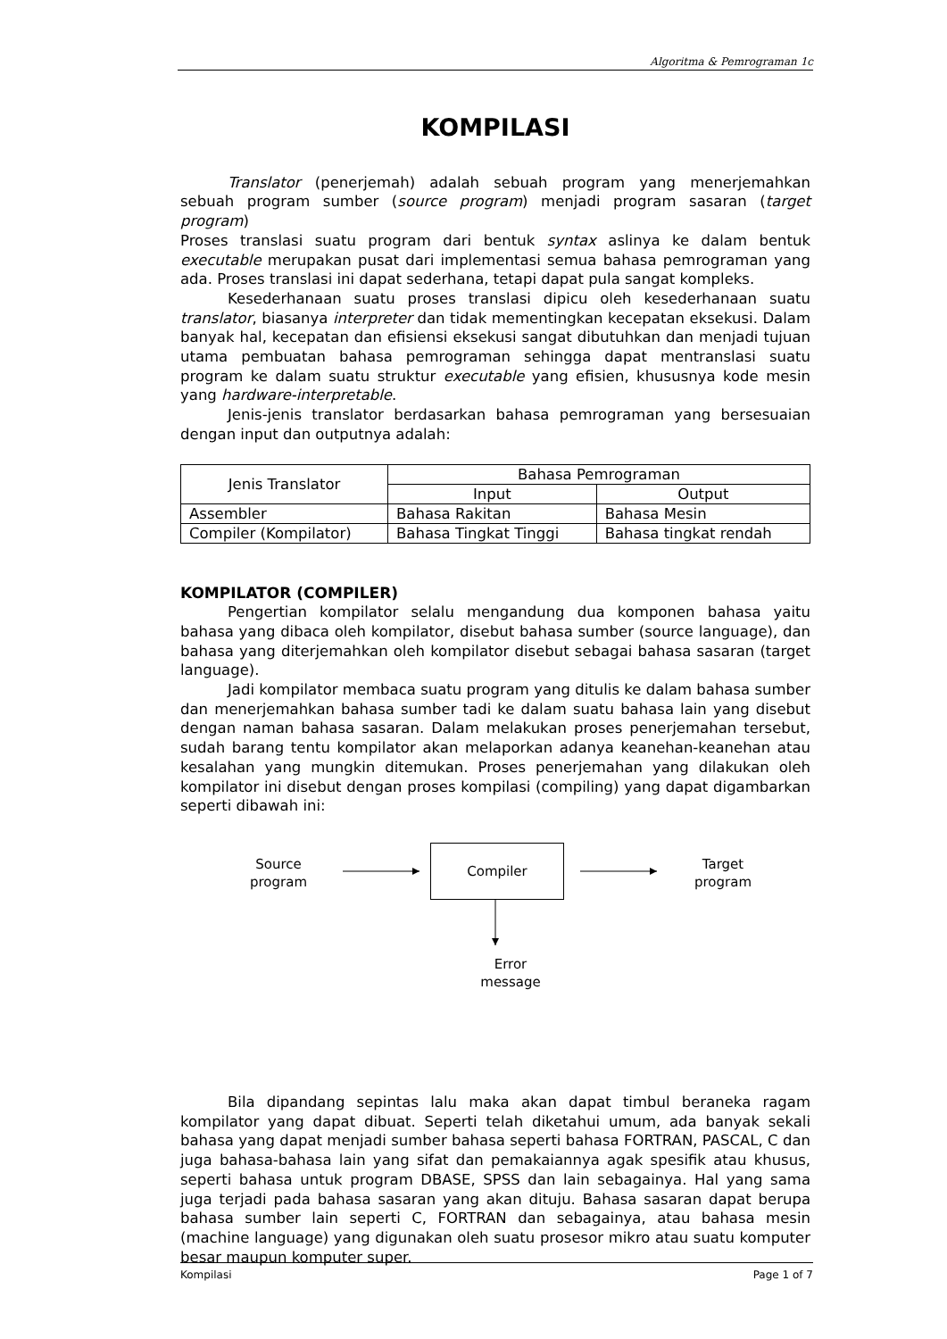Algoritma & Pemrograman 1c
KOMPILASI
Translator (penerjemah) adalah sebuah program yang menerjemahkan sebuah program sumber (source program) menjadi program sasaran (target program)
Proses translasi suatu program dari bentuk syntax aslinya ke dalam bentuk executable merupakan pusat dari implementasi semua bahasa pemrograman yang ada. Proses translasi ini dapat sederhana, tetapi dapat pula sangat kompleks.
Kesederhanaan suatu proses translasi dipicu oleh kesederhanaan suatu translator, biasanya interpreter dan tidak mementingkan kecepatan eksekusi. Dalam banyak hal, kecepatan dan efisiensi eksekusi sangat dibutuhkan dan menjadi tujuan utama pembuatan bahasa pemrograman sehingga dapat mentranslasi suatu program ke dalam suatu struktur executable yang efisien, khususnya kode mesin yang hardware-interpretable.
Jenis-jenis translator berdasarkan bahasa pemrograman yang bersesuaian dengan input dan outputnya adalah:
| Jenis Translator | Bahasa Pemrograman | |
| | Input | Output |
| Assembler | Bahasa Rakitan | Bahasa Mesin |
| Compiler (Kompilator) | Bahasa Tingkat Tinggi | Bahasa tingkat rendah |
KOMPILATOR (COMPILER)
Pengertian kompilator selalu mengandung dua komponen bahasa yaitu bahasa yang dibaca oleh kompilator, disebut bahasa sumber (source language), dan bahasa yang diterjemahkan oleh kompilator disebut sebagai bahasa sasaran (target language).
Jadi kompilator membaca suatu program yang ditulis ke dalam bahasa sumber dan menerjemahkan bahasa sumber tadi ke dalam suatu bahasa lain yang disebut dengan naman bahasa sasaran. Dalam melakukan proses penerjemahan tersebut, sudah barang tentu kompilator akan melaporkan adanya keanehan-keanehan atau kesalahan yang mungkin ditemukan. Proses penerjemahan yang dilakukan oleh kompilator ini disebut dengan proses kompilasi (compiling) yang dapat digambarkan seperti dibawah ini:
Source
program
Compiler
Target
program
Error
message
Bila dipandang sepintas lalu maka akan dapat timbul beraneka ragam kompilator yang dapat dibuat. Seperti telah diketahui umum, ada banyak sekali bahasa yang dapat menjadi sumber bahasa seperti bahasa FORTRAN, PASCAL, C dan juga bahasa-bahasa lain yang sifat dan pemakaiannya agak spesifik atau khusus, seperti bahasa untuk program DBASE, SPSS dan lain sebagainya. Hal yang sama juga terjadi pada bahasa sasaran yang akan dituju. Bahasa sasaran dapat berupa bahasa sumber lain seperti C, FORTRAN dan sebagainya, atau bahasa mesin (machine language) yang digunakan oleh suatu prosesor mikro atau suatu komputer besar maupun komputer super.
Kompilasi Page 1 of 7